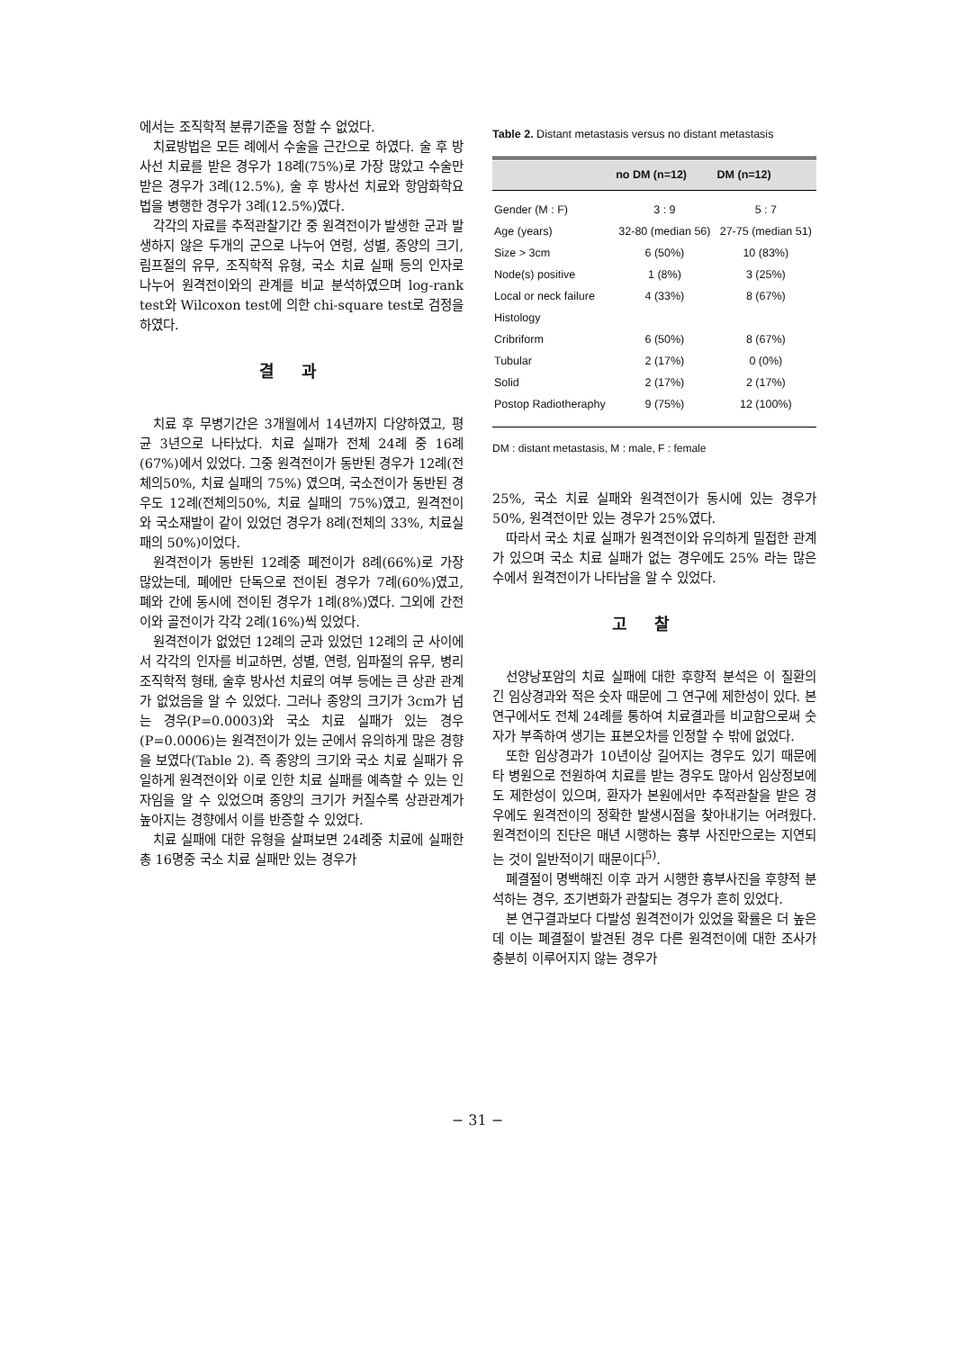에서는 조직학적 분류기준을 정할 수 없었다.
치료방법은 모든 례에서 수술을 근간으로 하였다. 술 후 방사선 치료를 받은 경우가 18례(75%)로 가장 많았고 수술만 받은 경우가 3례(12.5%), 술 후 방사선 치료와 항암화학요법을 병행한 경우가 3례(12.5%)였다.
각각의 자료를 추적관찰기간 중 원격전이가 발생한 군과 발생하지 않은 두개의 군으로 나누어 연령, 성별, 종양의 크기, 림프절의 유무, 조직학적 유형, 국소 치료 실패 등의 인자로 나누어 원격전이와의 관계를 비교 분석하였으며 log-rank test와 Wilcoxon test에 의한 chi-square test로 검정을 하였다.
결과
치료 후 무병기간은 3개월에서 14년까지 다양하였고, 평균 3년으로 나타났다. 치료 실패가 전체 24례 중 16례(67%)에서 있었다. 그중 원격전이가 동반된 경우가 12례(전체의50%, 치료 실패의 75%) 였으며, 국소전이가 동반된 경우도 12례(전체의50%, 치료 실패의 75%)였고, 원격전이와 국소재발이 같이 있었던 경우가 8례(전체의 33%, 치료실패의 50%)이었다.
원격전이가 동반된 12례중 폐전이가 8례(66%)로 가장 많았는데, 폐에만 단독으로 전이된 경우가 7례(60%)였고, 폐와 간에 동시에 전이된 경우가 1례(8%)였다. 그외에 간전이와 골전이가 각각 2례(16%)씩 있었다.
원격전이가 없었던 12례의 군과 있었던 12례의 군 사이에서 각각의 인자를 비교하면, 성별, 연령, 임파절의 유무, 병리조직학적 형태, 술후 방사선 치료의 여부 등에는 큰 상관 관계가 없었음을 알 수 있었다. 그러나 종양의 크기가 3cm가 넘는 경우(P=0.0003)와 국소 치료 실패가 있는 경우(P=0.0006)는 원격전이가 있는 군에서 유의하게 많은 경향을 보였다(Table 2). 즉 종양의 크기와 국소 치료 실패가 유일하게 원격전이와 이로 인한 치료 실패를 예측할 수 있는 인자임을 알 수 있었으며 종양의 크기가 커질수록 상관관계가 높아지는 경향에서 이를 반증할 수 있었다.
치료 실패에 대한 유형을 살펴보면 24례중 치료에 실패한 총 16명중 국소 치료 실패만 있는 경우가
Table 2. Distant metastasis versus no distant metastasis
| | no DM (n=12) | DM (n=12) |
| --- | --- | --- |
| Gender (M : F) | 3 : 9 | 5 : 7 |
| Age (years) | 32-80 (median 56) | 27-75 (median 51) |
| Size > 3cm | 6 (50%) | 10 (83%) |
| Node(s) positive | 1 (8%) | 3 (25%) |
| Local or neck failure | 4 (33%) | 8 (67%) |
| Histology | | |
| Cribriform | 6 (50%) | 8 (67%) |
| Tubular | 2 (17%) | 0 (0%) |
| Solid | 2 (17%) | 2 (17%) |
| Postop Radiotheraphy | 9 (75%) | 12 (100%) |
DM : distant metastasis, M : male, F : female
25%, 국소 치료 실패와 원격전이가 동시에 있는 경우가 50%, 원격전이만 있는 경우가 25%였다.
따라서 국소 치료 실패가 원격전이와 유의하게 밀접한 관계가 있으며 국소 치료 실패가 없는 경우에도 25% 라는 많은 수에서 원격전이가 나타남을 알 수 있었다.
고찰
선양낭포암의 치료 실패에 대한 후향적 분석은 이 질환의 긴 임상경과와 적은 숫자 때문에 그 연구에 제한성이 있다. 본 연구에서도 전체 24례를 통하여 치료결과를 비교함으로써 숫자가 부족하여 생기는 표본오차를 인정할 수 밖에 없었다.
또한 임상경과가 10년이상 길어지는 경우도 있기 때문에 타 병원으로 전원하여 치료를 받는 경우도 많아서 임상정보에도 제한성이 있으며, 환자가 본원에서만 추적관찰을 받은 경우에도 원격전이의 정확한 발생시점을 찾아내기는 어려웠다. 원격전이의 진단은 매년 시행하는 흉부 사진만으로는 지연되는 것이 일반적이기 때문이다<sup>5)</sup>.
폐결절이 명백해진 이후 과거 시행한 흉부사진을 후향적 분석하는 경우, 조기변화가 관찰되는 경우가 흔히 있었다.
본 연구결과보다 다발성 원격전이가 있었을 확률은 더 높은데 이는 폐결절이 발견된 경우 다른 원격전이에 대한 조사가 충분히 이루어지지 않는 경우가
− 31 −